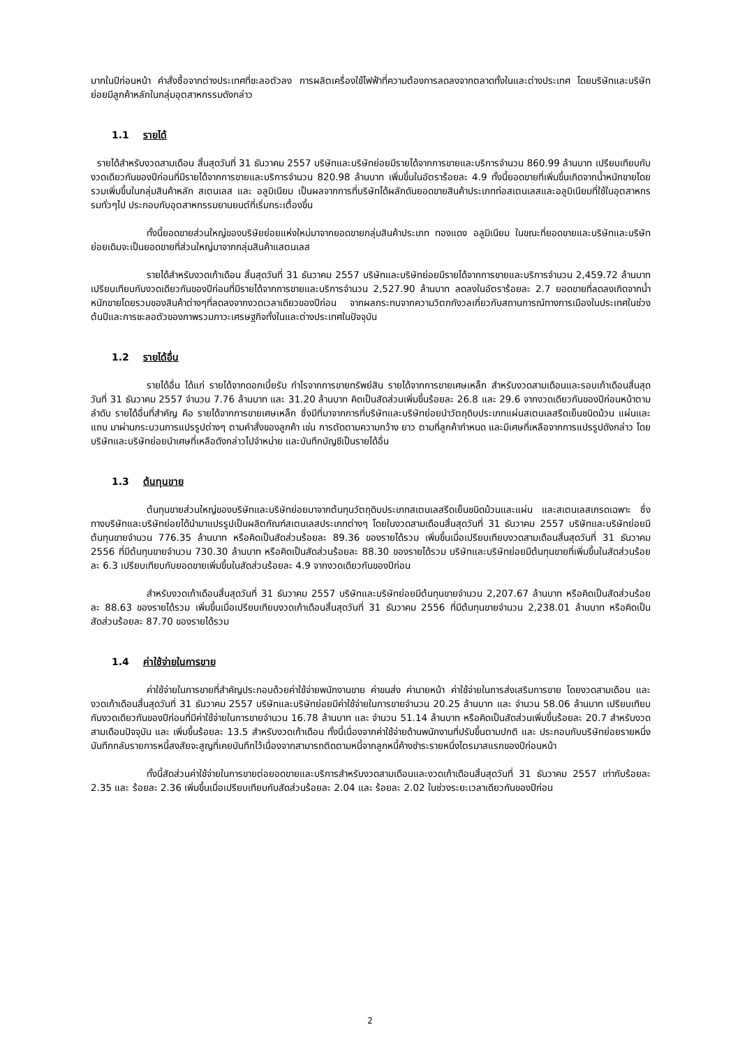มากในปีก่อนหน้า คำสั่งซื้อจากต่างประเทศที่ชะลอตัวลง การผลิตเครื่องใช้ไฟฟ้าที่ความต้องการลดลงจากตลาดทั้งในและต่างประเทศ โดยบริษัทและบริษัทย่อยมีลูกค้าหลักในกลุ่มอุตสาหกรรมดังกล่าว
1.1 รายได้
รายได้สำหรับงวดสามเดือน สิ้นสุดวันที่ 31 ธันวาคม 2557 บริษัทและบริษัทย่อยมีรายได้จากการขายและบริการจำนวน 860.99 ล้านบาท เปรียบเทียบกับงวดเดียวกันของปีก่อนที่มีรายได้จากการขายและบริการจำนวน 820.98 ล้านบาท เพิ่มขึ้นในอัตราร้อยละ 4.9 ทั้งนี้ยอดขายที่เพิ่มขึ้นเกิดจากน้ำหนักขายโดยรวมเพิ่มขึ้นในกลุ่มสินค้าหลัก สเตนเลส และ อลูมิเนียม เป็นผลจากการที่บริษัทได้ผลักดันยอดขายสินค้าประเภทท่อสเตนเลสและอลูมิเนียมที่ใช้ในอุตสาหกรรมทั่วๆไป ประกอบกับอุตสาหกรรมยานยนต์ที่เริ่มกระเตื้องขึ้น
ทั้งนี้ยอดขายส่วนใหญ่ของบริษัยย่อยแห่งใหม่มาจากยอดขายกลุ่มสินค้าประเภท ทองแดง อลูมิเนียม ในขณะที่ยอดขายและบริษัทและบริษัทย่อยเดิมจะเป็นยอดขายที่ส่วนใหญ่มาจากกลุ่มสินค้าแสตนเลส
รายได้สำหรับงวดเก้าเดือน สิ้นสุดวันที่ 31 ธันวาคม 2557 บริษัทและบริษัทย่อยมีรายได้จากการขายและบริการจำนวน 2,459.72 ล้านบาท เปรียบเทียบกับงวดเดียวกันของปีก่อนที่มีรายได้จากการขายและบริการจำนวน 2,527.90 ล้านบาท ลดลงในอัตราร้อยละ 2.7 ยอดขายที่ลดลงเกิดจากน้ำหนักขายโดยรวมของสินค้าต่างๆที่ลดลงจากงวดเวลาเดียวของปีก่อน จากผลกระทบจากความวิตกกังวลเกี่ยวกับสถานการณ์ทางการเมืองในประเทศในช่วงต้นปีและการชะลอตัวของภาพรวมภาวะเศรษฐกิจทั้งในและต่างประเทศในปัจจุบัน
1.2 รายได้อื่น
รายได้อื่น ได้แก่ รายได้จากดอกเบี้ยรับ กำไรจากการขายทรัพย์สิน รายได้จากการขายเศษเหล็ก สำหรับงวดสามเดือนและรอบเก้าเดือนสิ้นสุดวันที่ 31 ธันวาคม 2557 จำนวน 7.76 ล้านบาท และ 31.20 ล้านบาท คิดเป็นสัดส่วนเพิ่มขึ้นร้อยละ 26.8 และ 29.6 จากงวดเดียวกันของปีก่อนหน้าตามลำดับ รายได้อื่นที่สำคัญ คือ รายได้จากการขายเศษเหล็ก ซึ่งมีที่มาจากการที่บริษัทและบริษัทย่อยนำวัตถุดิบประเภทแผ่นสเตนเลสรีดเย็นชนิดม้วน แผ่นและแถบ มาผ่านกระบวนการแปรรูปต่างๆ ตามคำสั่งของลูกค้า เช่น การตัดตามความกว้าง ยาว ตามที่ลูกค้ากำหนด และมีเศษที่เหลือจากการแปรรูปดังกล่าว โดยบริษัทและบริษัทย่อยนำเศษที่เหลือดังกล่าวไปจำหน่าย และบันทึกบัญชีเป็นรายได้อื่น
1.3 ต้นทุนขาย
ต้นทุนขายส่วนใหญ่ของบริษัทและบริษัทย่อยมาจากต้นทุนวัตถุดิบประเภทสเตนเลสรีดเย็นชนิดม้วนและแผ่น และสเตนเลสเกรดเฉพาะ ซึ่งทางบริษัทและบริษัทย่อยได้นำมาแปรรูปเป็นผลิตภัณฑ์สเตนเลสประเภทต่างๆ โดยในงวดสามเดือนสิ้นสุดวันที่ 31 ธันวาคม 2557 บริษัทและบริษัทย่อยมีต้นทุนขายจำนวน 776.35 ล้านบาท หรือคิดเป็นสัดส่วนร้อยละ 89.36 ของรายได้รวม เพิ่มขึ้นเมื่อเปรียบเทียบงวดสามเดือนสิ้นสุดวันที่ 31 ธันวาคม 2556 ที่มีต้นทุนขายจำนวน 730.30 ล้านบาท หรือคิดเป็นสัดส่วนร้อยละ 88.30 ของรายได้รวม บริษัทและบริษัทย่อยมีต้นทุนขายที่เพิ่มขึ้นในสัดส่วนร้อยละ 6.3 เปรียบเทียบกับยอดขายเพิ่มขึ้นในสัดส่วนร้อยละ 4.9 จากงวดเดียวกันของปีก่อน
สำหรับงวดเก้าเดือนสิ้นสุดวันที่ 31 ธันวาคม 2557 บริษัทและบริษัทย่อยมีต้นทุนขายจำนวน 2,207.67 ล้านบาท หรือคิดเป็นสัดส่วนร้อยละ 88.63 ของรายได้รวม เพิ่มขึ้นเมื่อเปรียบเทียบงวดเก้าเดือนสิ้นสุดวันที่ 31 ธันวาคม 2556 ที่มีต้นทุนขายจำนวน 2,238.01 ล้านบาท หรือคิดเป็นสัดส่วนร้อยละ 87.70 ของรายได้รวม
1.4 ค่าใช้จ่ายในการขาย
ค่าใช้จ่ายในการขายที่สำคัญประกอบด้วยค่าใช้จ่ายพนักงานขาย ค่าขนส่ง ค่านายหน้า ค่าใช้จ่ายในการส่งเสริมการขาย โดยงวดสามเดือน และงวดเก้าเดือนสิ้นสุดวันที่ 31 ธันวาคม 2557 บริษัทและบริษัทย่อยมีค่าใช้จ่ายในการขายจำนวน 20.25 ล้านบาท และ จำนวน 58.06 ล้านบาท เปรียบเทียบกับงวดเดียวกันของปีก่อนที่มีค่าใช้จ่ายในการขายจำนวน 16.78 ล้านบาท และ จำนวน 51.14 ล้านบาท หรือคิดเป็นสัดส่วนเพิ่มขึ้นร้อยละ 20.7 สำหรับงวดสามเดือนปัจจุบัน และ เพิ่มขึ้นร้อยละ 13.5 สำหรับงวดเก้าเดือน ทั้งนี้เนื่องจากค่าใช้จ่ายด้านพนักงานที่ปรับขึ้นตามปกติ และ ประกอบกับบริษัทย่อยรายหนึ่งบันทึกกลับรายการหนี้สงสัยจะสูญที่เคยบันทึกไว้เนื่องจากสามารถติดตามหนี้จากลูกหนี้ค้างชำระรายหนึ่งไตรมาสแรกของปีก่อนหน้า
ทั้งนี้สัดส่วนค่าใช้จ่ายในการขายต่อยอดขายและบริการสำหรับงวดสามเดือนและงวดเก้าเดือนสิ้นสุดวันที่ 31 ธันวาคม 2557 เท่ากับร้อยละ 2.35 และ ร้อยละ 2.36 เพิ่มขึ้นเมื่อเปรียบเทียบกับสัดส่วนร้อยละ 2.04 และ ร้อยละ 2.02 ในช่วงระยะเวลาเดียวกันของปีก่อน
2